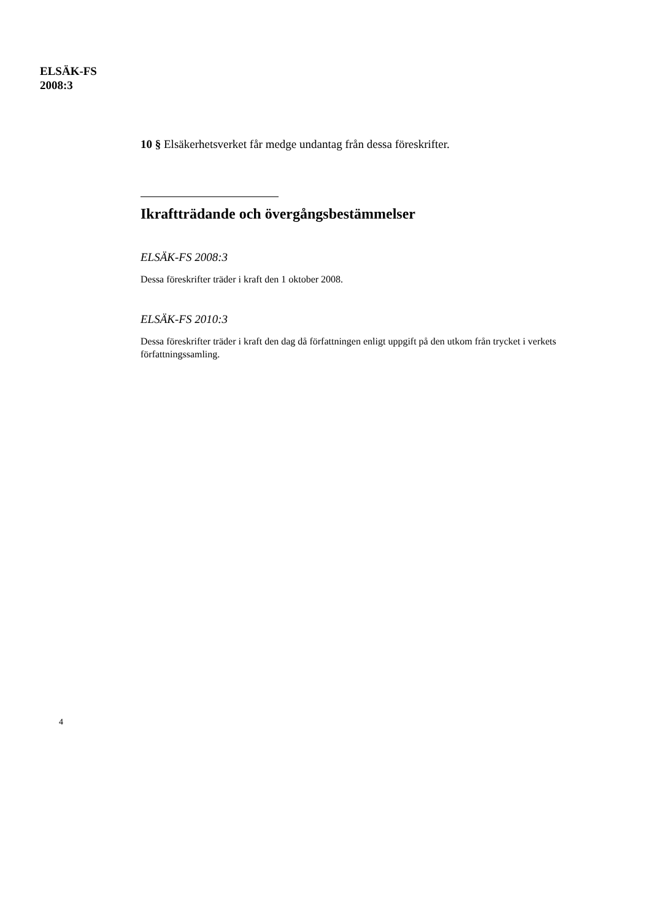ELSÄK-FS
2008:3
10 § Elsäkerhetsverket får medge undantag från dessa föreskrifter.
Ikraftträdande och övergångsbestämmelser
ELSÄK-FS 2008:3
Dessa föreskrifter träder i kraft den 1 oktober 2008.
ELSÄK-FS 2010:3
Dessa föreskrifter träder i kraft den dag då författningen enligt uppgift på den utkom från trycket i verkets författningssamling.
4